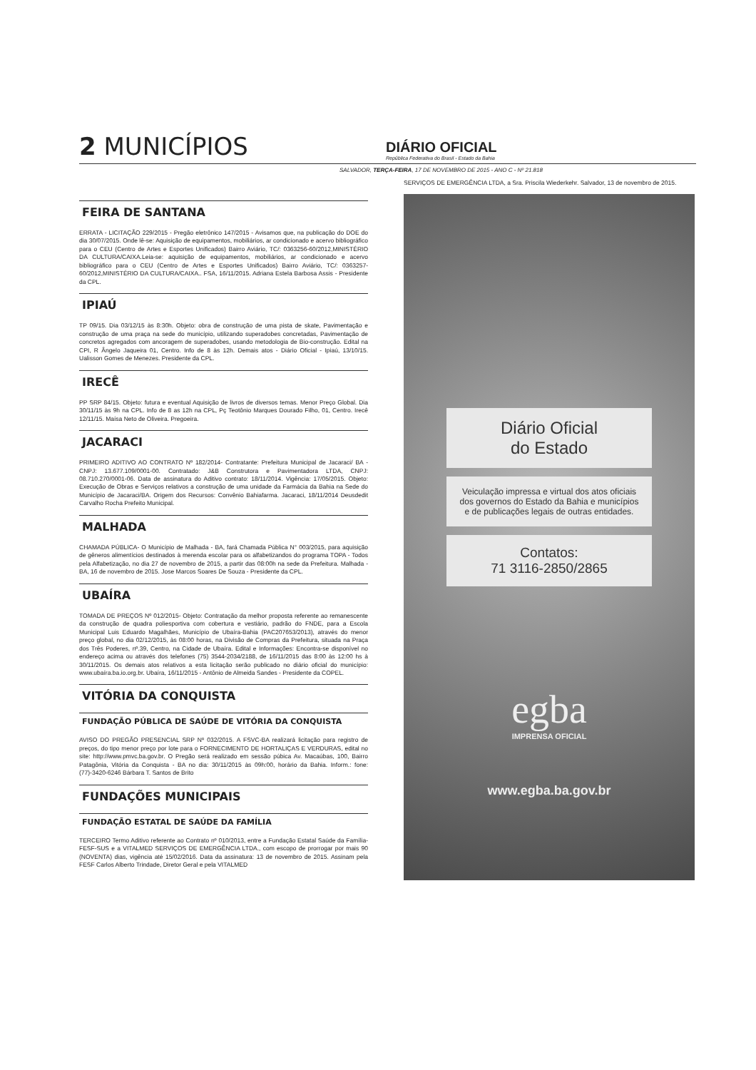2 MUNICÍPIOS
DIÁRIO OFICIAL
República Federativa do Brasil - Estado da Bahia
SALVADOR, TERÇA-FEIRA, 17 DE NOVEMBRO DE 2015 - ANO C - Nº 21.818
FEIRA DE SANTANA
ERRATA - LICITAÇÃO 229/2015 - Pregão eletrônico 147/2015 - Avisamos que, na publicação do DOE do dia 30/07/2015. Onde lê-se: Aquisição de equipamentos, mobiliários, ar condicionado e acervo bibliográfico para o CEU (Centro de Artes e Esportes Unificados) Bairro Aviário, TC/: 0363256-60/2012,MINISTÉRIO DA CULTURA/CAIXA.Leia-se: aquisição de equipamentos, mobiliários, ar condicionado e acervo bibliográfico para o CEU (Centro de Artes e Esportes Unificados) Bairro Aviário, TC/: 0363257-60/2012,MINISTÉRIO DA CULTURA/CAIXA.. FSA, 16/11/2015. Adriana Estela Barbosa Assis - Presidente da CPL.
IPIAÚ
TP 09/15. Dia 03/12/15 às 8:30h. Objeto: obra de construção de uma pista de skate, Pavimentação e construção de uma praça na sede do município, utilizando superadobes concretadas, Pavimentação de concretos agregados com ancoragem de superadobes, usando metodologia de Bio-construção. Edital na CPI, R Ângelo Jaqueira 01, Centro. Info de 8 às 12h. Demais atos - Diário Oficial - Ipiaú, 13/10/15. Ualisson Gomes de Menezes. Presidente da CPL.
IRECÊ
PP SRP 84/15. Objeto: futura e eventual Aquisição de livros de diversos temas. Menor Preço Global. Dia 30/11/15 às 9h na CPL. Info de 8 as 12h na CPL, Pç Teotônio Marques Dourado Filho, 01, Centro. Irecê 12/11/15. Maísa Neto de Oliveira. Pregoeira.
JACARACI
PRIMEIRO ADITIVO AO CONTRATO Nº 182/2014- Contratante: Prefeitura Municipal de Jacaraci/ BA - CNPJ: 13.677.109/0001-00. Contratado: J&B Construtora e Pavimentadora LTDA, CNPJ: 08.710.270/0001-06. Data de assinatura do Aditivo contrato: 18/11/2014. Vigência: 17/05/2015. Objeto: Execução de Obras e Serviços relativos a construção de uma unidade da Farmácia da Bahia na Sede do Município de Jacaraci/BA. Origem dos Recursos: Convênio Bahiafarma. Jacaraci, 18/11/2014 Deusdedit Carvalho Rocha Prefeito Municipal.
MALHADA
CHAMADA PÚBLICA- O Município de Malhada - BA, fará Chamada Pública N° 003/2015, para aquisição de gêneros alimentícios destinados à merenda escolar para os alfabetizandos do programa TOPA - Todos pela Alfabetização, no dia 27 de novembro de 2015, a partir das 08:00h na sede da Prefeitura. Malhada - BA, 16 de novembro de 2015. Jose Marcos Soares De Souza - Presidente da CPL.
UBAÍRA
TOMADA DE PREÇOS Nº 012/2015- Objeto: Contratação da melhor proposta referente ao remanescente da construção de quadra poliesportiva com cobertura e vestiário, padrão do FNDE, para a Escola Municipal Luis Eduardo Magalhães, Município de Ubaíra-Bahia (PAC207653/2013), através do menor preço global, no dia 02/12/2015, às 08:00 horas, na Divisão de Compras da Prefeitura, situada na Praça dos Três Poderes, nº.39, Centro, na Cidade de Ubaíra. Edital e Informações: Encontra-se disponível no endereço acima ou através dos telefones (75) 3544-2034/2188, de 16/11/2015 das 8:00 às 12:00 hs à 30/11/2015. Os demais atos relativos a esta licitação serão publicado no diário oficial do município: www.ubaíra.ba.io.org.br. Ubaíra, 16/11/2015 - Antônio de Almeida Sandes - Presidente da COPEL.
VITÓRIA DA CONQUISTA
FUNDAÇÃO PÚBLICA DE SAÚDE DE VITÓRIA DA CONQUISTA
AVISO DO PREGÃO PRESENCIAL SRP Nº 032/2015. A FSVC-BA realizará licitação para registro de preços, do tipo menor preço por lote para o FORNECIMENTO DE HORTALIÇAS E VERDURAS, edital no site: http://www.pmvc.ba.gov.br. O Pregão será realizado em sessão púbica Av. Macaúbas, 100, Bairro Patagônia, Vitória da Conquista - BA no dia: 30/11/2015 às 09h:00, horário da Bahia. Inform.: fone: (77)-3420-6246 Bárbara T. Santos de Brito
FUNDAÇÕES MUNICIPAIS
FUNDAÇÃO ESTATAL DE SAÚDE DA FAMÍLIA
TERCEIRO Termo Aditivo referente ao Contrato nº 010/2013, entre a Fundação Estatal Saúde da Família- FESF-SUS e a VITALMED SERVIÇOS DE EMERGÊNCIA LTDA., com escopo de prorrogar por mais 90 (NOVENTA) dias, vigência até 15/02/2016. Data da assinatura: 13 de novembro de 2015. Assinam pela FESF Carlos Alberto Trindade, Diretor Geral e pela VITALMED
SERVIÇOS DE EMERGÊNCIA LTDA, a Sra. Priscila Wiederkehr. Salvador, 13 de novembro de 2015.
Diário Oficial
do Estado
Veiculação impressa e virtual dos atos oficiais dos governos do Estado da Bahia e municípios e de publicações legais de outras entidades.
Contatos:
71 3116-2850/2865
egba
IMPRENSA OFICIAL
www.egba.ba.gov.br